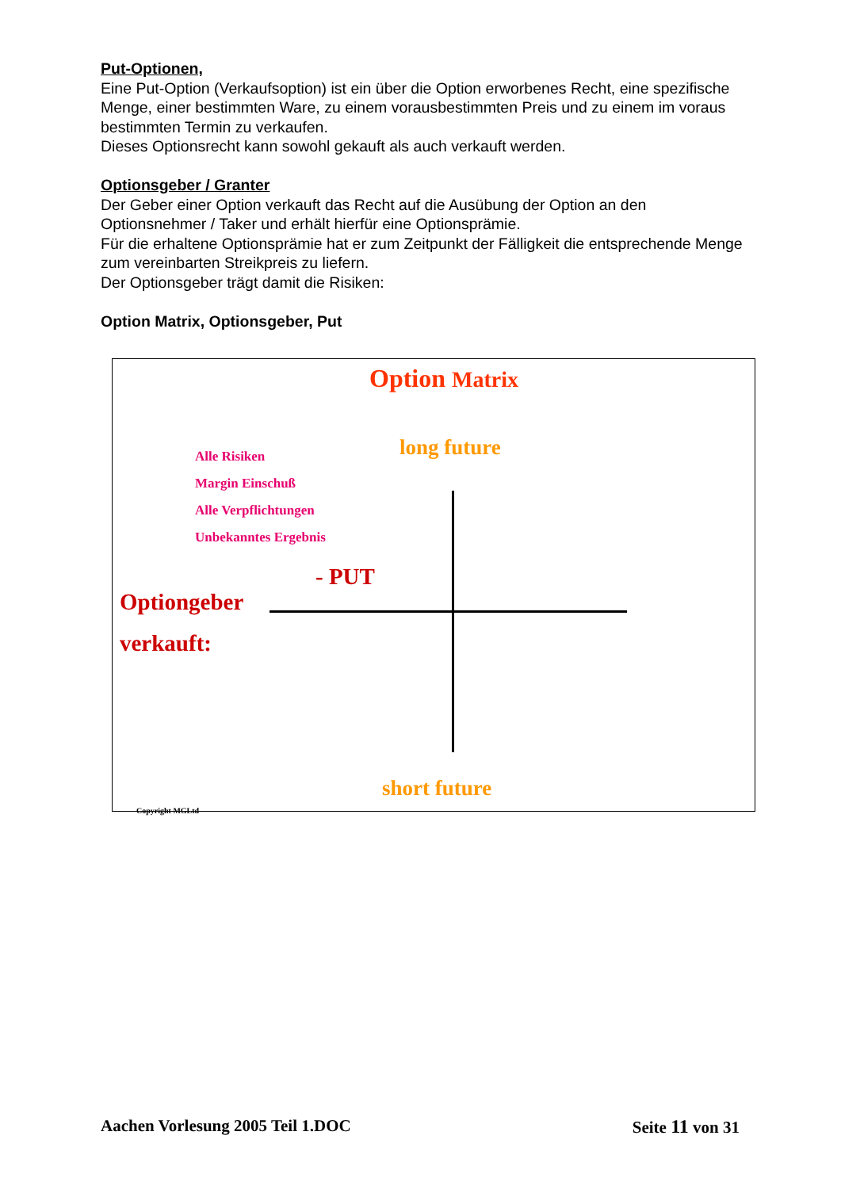Put-Optionen,
Eine Put-Option (Verkaufsoption) ist ein über die Option erworbenes Recht, eine spezifische Menge, einer bestimmten Ware, zu einem vorausbestimmten Preis und zu einem im voraus bestimmten Termin zu verkaufen.
Dieses Optionsrecht kann sowohl gekauft als auch verkauft werden.
Optionsgeber / Granter
Der Geber einer Option verkauft das Recht auf die Ausübung der Option an den Optionsnehmer / Taker und erhält hierfür eine Optionsprämie.
Für die erhaltene Optionsprämie hat er zum Zeitpunkt der Fälligkeit die entsprechende Menge zum vereinbarten Streikpreis zu liefern.
Der Optionsgeber trägt damit die Risiken:
Option Matrix, Optionsgeber, Put
Option Matrix
long future
Alle Risiken
Margin Einschuß
Alle Verpflichtungen
Unbekanntes Ergebnis
- PUT
Optiongeber
verkauft:
short future
Copyright MGLtd
Aachen Vorlesung 2005 Teil 1.DOC Seite 11 von 31